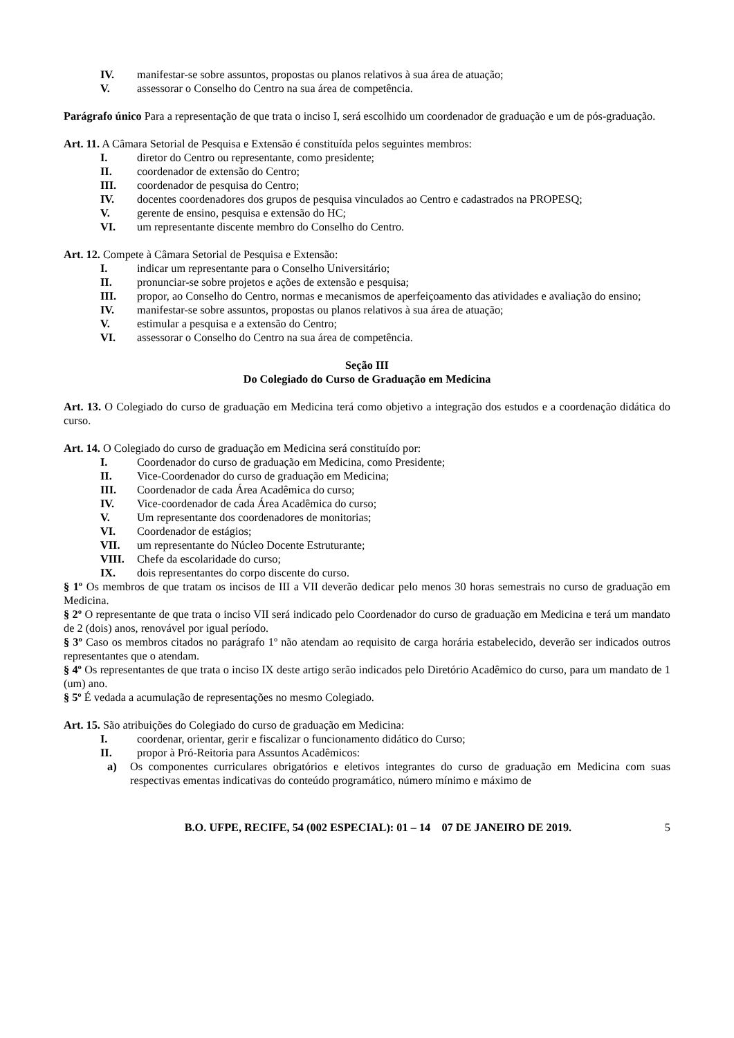IV. manifestar-se sobre assuntos, propostas ou planos relativos à sua área de atuação;
V. assessorar o Conselho do Centro na sua área de competência.
Parágrafo único Para a representação de que trata o inciso I, será escolhido um coordenador de graduação e um de pós-graduação.
Art. 11. A Câmara Setorial de Pesquisa e Extensão é constituída pelos seguintes membros:
I. diretor do Centro ou representante, como presidente;
II. coordenador de extensão do Centro;
III. coordenador de pesquisa do Centro;
IV. docentes coordenadores dos grupos de pesquisa vinculados ao Centro e cadastrados na PROPESQ;
V. gerente de ensino, pesquisa e extensão do HC;
VI. um representante discente membro do Conselho do Centro.
Art. 12. Compete à Câmara Setorial de Pesquisa e Extensão:
I. indicar um representante para o Conselho Universitário;
II. pronunciar-se sobre projetos e ações de extensão e pesquisa;
III. propor, ao Conselho do Centro, normas e mecanismos de aperfeiçoamento das atividades e avaliação do ensino;
IV. manifestar-se sobre assuntos, propostas ou planos relativos à sua área de atuação;
V. estimular a pesquisa e a extensão do Centro;
VI. assessorar o Conselho do Centro na sua área de competência.
Seção III
Do Colegiado do Curso de Graduação em Medicina
Art. 13. O Colegiado do curso de graduação em Medicina terá como objetivo a integração dos estudos e a coordenação didática do curso.
Art. 14. O Colegiado do curso de graduação em Medicina será constituído por:
I. Coordenador do curso de graduação em Medicina, como Presidente;
II. Vice-Coordenador do curso de graduação em Medicina;
III. Coordenador de cada Área Acadêmica do curso;
IV. Vice-coordenador de cada Área Acadêmica do curso;
V. Um representante dos coordenadores de monitorias;
VI. Coordenador de estágios;
VII. um representante do Núcleo Docente Estruturante;
VIII. Chefe da escolaridade do curso;
IX. dois representantes do corpo discente do curso.
§ 1º Os membros de que tratam os incisos de III a VII deverão dedicar pelo menos 30 horas semestrais no curso de graduação em Medicina.
§ 2º O representante de que trata o inciso VII será indicado pelo Coordenador do curso de graduação em Medicina e terá um mandato de 2 (dois) anos, renovável por igual período.
§ 3º Caso os membros citados no parágrafo 1º não atendam ao requisito de carga horária estabelecido, deverão ser indicados outros representantes que o atendam.
§ 4º Os representantes de que trata o inciso IX deste artigo serão indicados pelo Diretório Acadêmico do curso, para um mandato de 1 (um) ano.
§ 5º É vedada a acumulação de representações no mesmo Colegiado.
Art. 15. São atribuições do Colegiado do curso de graduação em Medicina:
I. coordenar, orientar, gerir e fiscalizar o funcionamento didático do Curso;
II. propor à Pró-Reitoria para Assuntos Acadêmicos:
a) Os componentes curriculares obrigatórios e eletivos integrantes do curso de graduação em Medicina com suas respectivas ementas indicativas do conteúdo programático, número mínimo e máximo de
B.O. UFPE, RECIFE, 54 (002 ESPECIAL): 01 – 14 07 DE JANEIRO DE 2019. 5